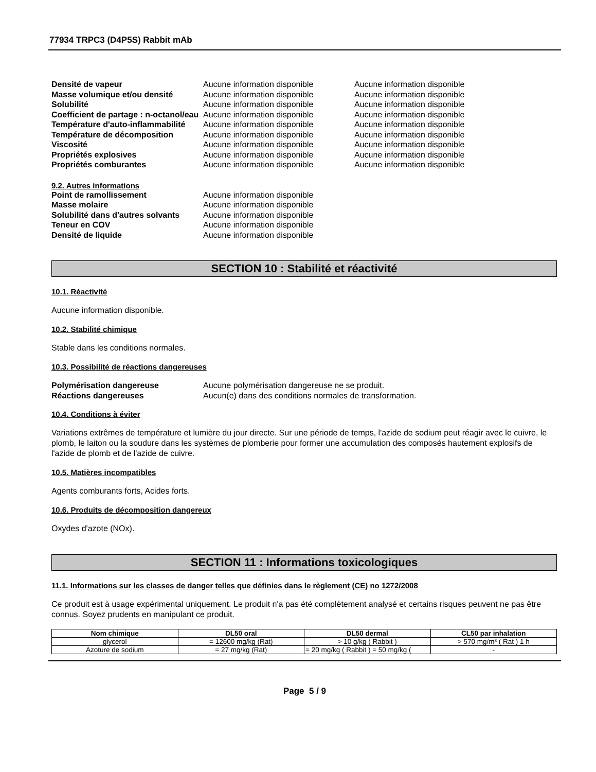77934 TRPC3 (D4P5S) Rabbit mAb
Densité de vapeur Aucune information disponible Aucune information disponible Masse volumique et/ou densité Aucune information disponible Aucune information disponible Solubilité Aucune information disponible Aucune information disponible Coefficient de partage : n-octanol/eau Aucune information disponible Aucune information disponible Température d'auto-inflammabilité Aucune information disponible Aucune information disponible Température de décomposition Aucune information disponible Aucune information disponible Viscosité Aucune information disponible Aucune information disponible Propriétés explosives Aucune information disponible Aucune information disponible Propriétés comburantes Aucune information disponible Aucune information disponible
9.2. Autres informations
Point de ramollissement Aucune information disponible Masse molaire Aucune information disponible Solubilité dans d'autres solvants Aucune information disponible Teneur en COV Aucune information disponible Densité de liquide Aucune information disponible
SECTION 10 : Stabilité et réactivité
10.1. Réactivité
Aucune information disponible.
10.2. Stabilité chimique
Stable dans les conditions normales.
10.3. Possibilité de réactions dangereuses
Polymérisation dangereuse Aucune polymérisation dangereuse ne se produit. Réactions dangereuses Aucun(e) dans des conditions normales de transformation.
10.4. Conditions à éviter
Variations extrêmes de température et lumière du jour directe. Sur une période de temps, l'azide de sodium peut réagir avec le cuivre, le plomb, le laiton ou la soudure dans les systèmes de plomberie pour former une accumulation des composés hautement explosifs de l'azide de plomb et de l'azide de cuivre.
10.5. Matières incompatibles
Agents comburants forts, Acides forts.
10.6. Produits de décomposition dangereux
Oxydes d'azote (NOx).
SECTION 11 : Informations toxicologiques
11.1. Informations sur les classes de danger telles que définies dans le règlement (CE) no 1272/2008
Ce produit est à usage expérimental uniquement. Le produit n'a pas été complètement analysé et certains risques peuvent ne pas être connus. Soyez prudents en manipulant ce produit.
| Nom chimique | DL50 oral | DL50 dermal | CL50 par inhalation |
| --- | --- | --- | --- |
| glycerol | = 12600 mg/kg (Rat) | > 10 g/kg ( Rabbit ) | > 570 mg/m³ ( Rat ) 1 h |
| Azoture de sodium | = 27 mg/kg (Rat) | = 20 mg/kg ( Rabbit ) = 50 mg/kg ( | - |
Page 5 / 9